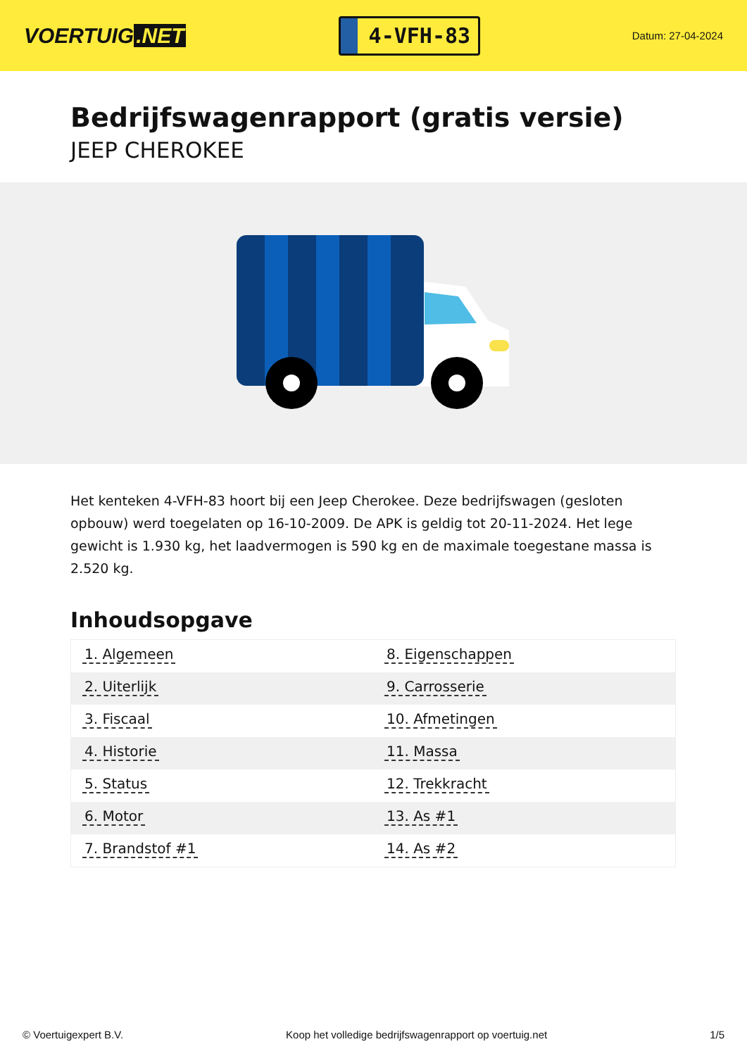VOERTUIG.NET
4-VFH-83
Datum: 27-04-2024
Bedrijfswagenrapport (gratis versie)
JEEP CHEROKEE
Het kenteken 4-VFH-83 hoort bij een Jeep Cherokee. Deze bedrijfswagen (gesloten opbouw) werd toegelaten op 16-10-2009. De APK is geldig tot 20-11-2024. Het lege gewicht is 1.930 kg, het laadvermogen is 590 kg en de maximale toegestane massa is 2.520 kg.
Inhoudsopgave
| 1. Algemeen | 8. Eigenschappen |
| 2. Uiterlijk | 9. Carrosserie |
| 3. Fiscaal | 10. Afmetingen |
| 4. Historie | 11. Massa |
| 5. Status | 12. Trekkracht |
| 6. Motor | 13. As #1 |
| 7. Brandstof #1 | 14. As #2 |
© Voertuigexpert B.V. Koop het volledige bedrijfswagenrapport op voertuig.net 1/5